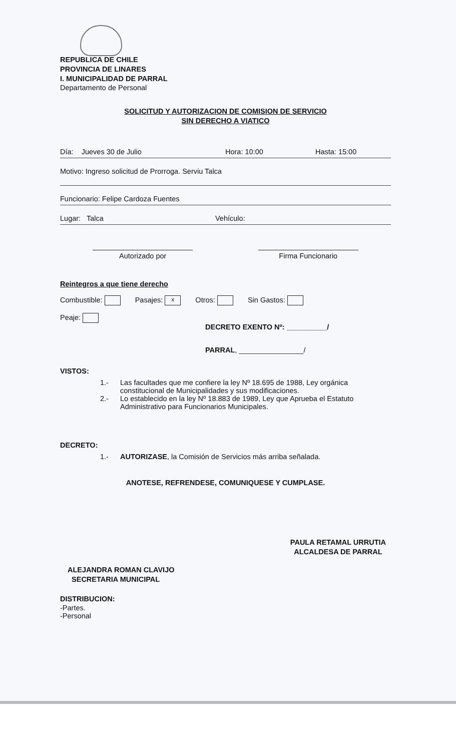REPUBLICA DE CHILE
PROVINCIA DE LINARES
I. MUNICIPALIDAD DE PARRAL
Departamento de Personal
SOLICITUD Y AUTORIZACION DE COMISION DE SERVICIO
SIN DERECHO A VIATICO
Día: Jueves 30 de Julio Hora: 10:00 Hasta: 15:00
Motivo: Ingreso solicitud de Prorroga. Serviu Talca
Funcionario: Felipe Cardoza Fuentes
Lugar: Talca Vehículo:
Autorizado por Firma Funcionario
Reintegros a que tiene derecho
Combustible: Pasajes: x Otros: Sin Gastos:
Peaje:
DECRETO EXENTO Nº: __________/
PARRAL, ________________/
VISTOS:
1.-
Las facultades que me confiere la ley Nº 18.695 de 1988, Ley orgánica constitucional de Municipalidades y sus modificaciones.
2.-
Lo establecido en la ley Nº 18.883 de 1989, Ley que Aprueba el Estatuto Administrativo para Funcionarios Municipales.
DECRETO:
1.- AUTORIZASE, la Comisión de Servicios más arriba señalada.
ANOTESE, REFRENDESE, COMUNIQUESE Y CUMPLASE.
ALEJANDRA ROMAN CLAVIJO
SECRETARIA MUNICIPAL
PAULA RETAMAL URRUTIA
ALCALDESA DE PARRAL
DISTRIBUCION:
-Partes.
-Personal